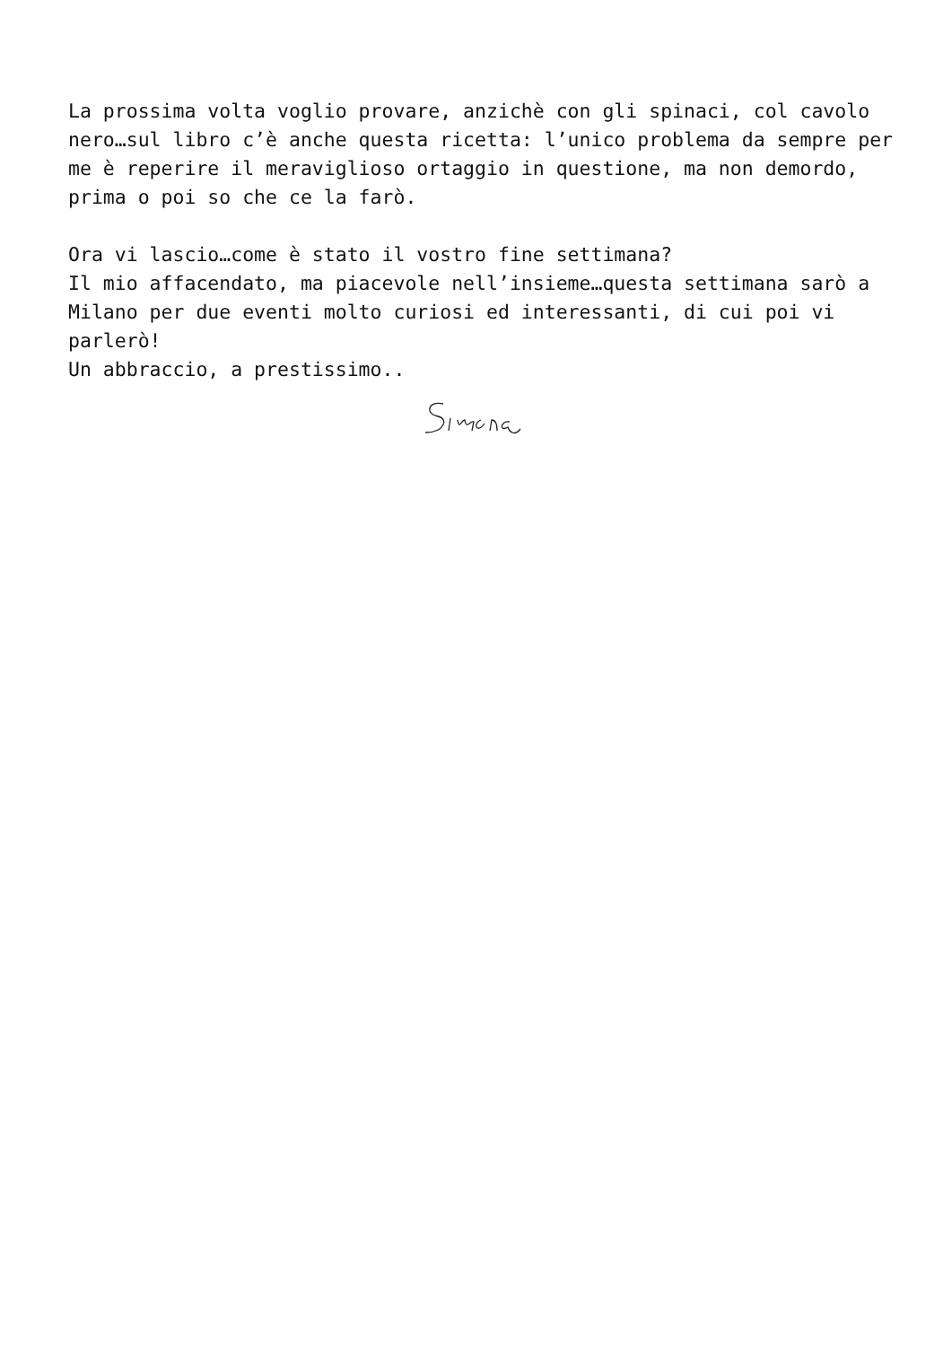La prossima volta voglio provare, anzichè con gli spinaci, col cavolo nero…sul libro c’è anche questa ricetta: l’unico problema da sempre per me è reperire il meraviglioso ortaggio in questione, ma non demordo, prima o poi so che ce la farò.
Ora vi lascio…come è stato il vostro fine settimana?
Il mio affacendato, ma piacevole nell’insieme…questa settimana sarò a Milano per due eventi molto curiosi ed interessanti, di cui poi vi parlerò!
Un abbraccio, a prestissimo..